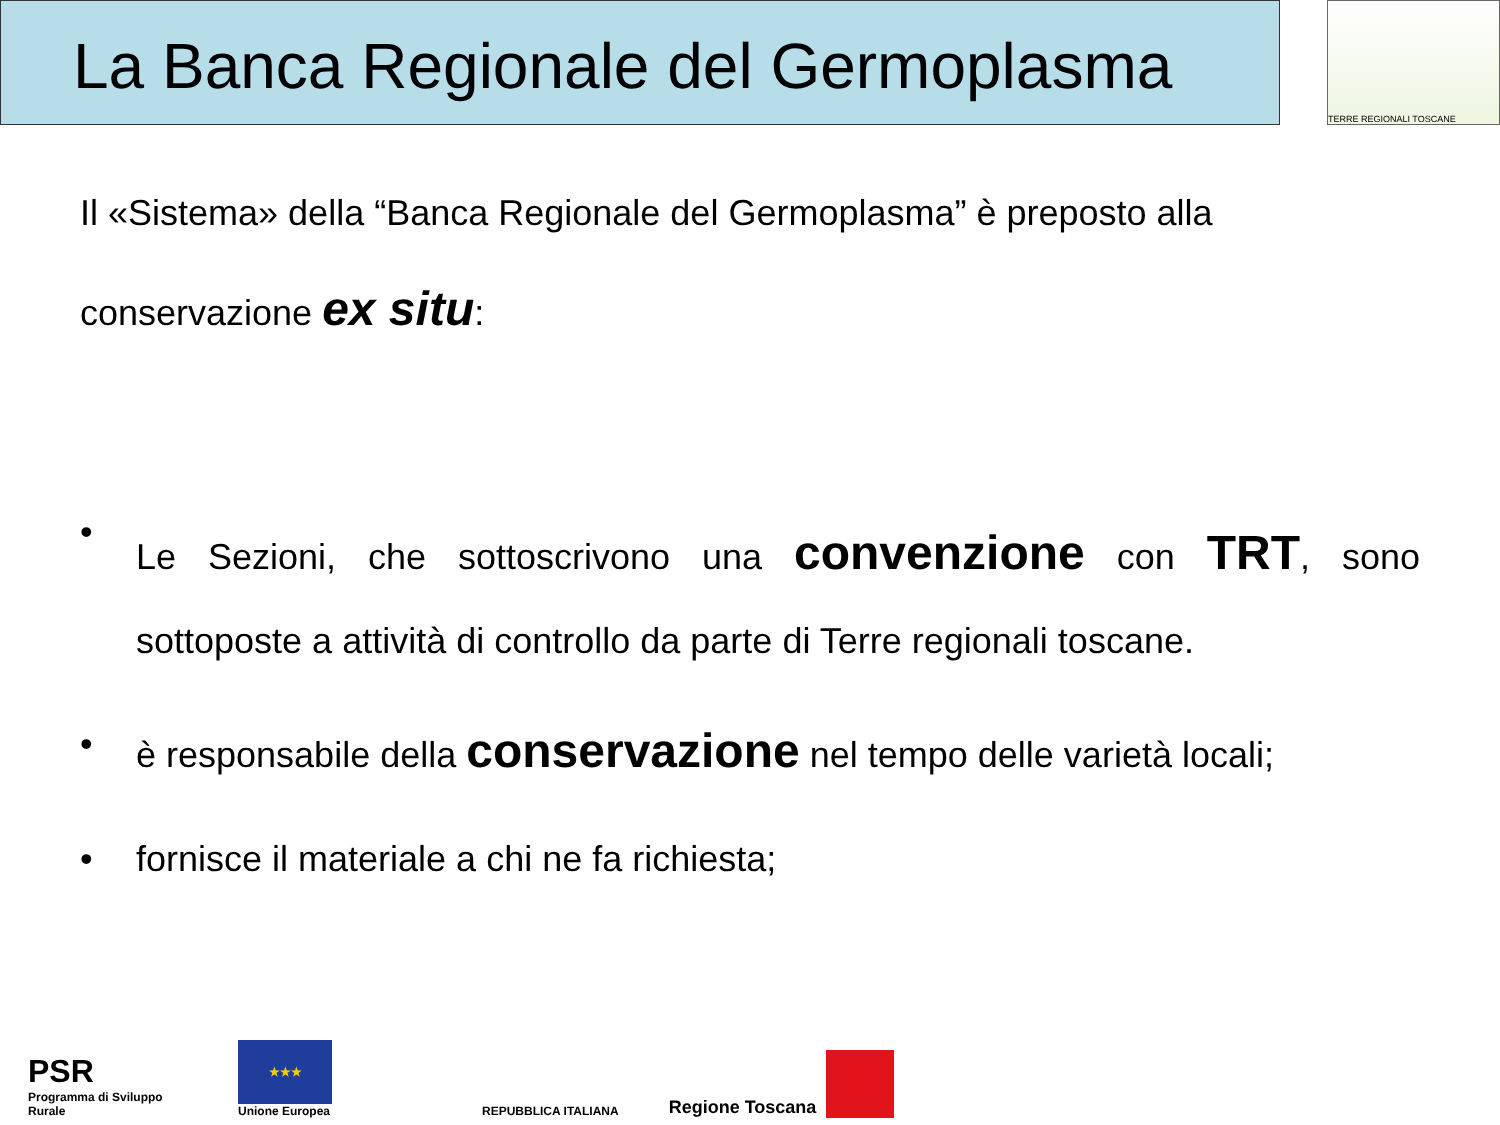La Banca Regionale del Germoplasma
TERRE REGIONALI TOSCANE
Il «Sistema» della “Banca Regionale del Germoplasma” è preposto alla
conservazione ex situ:
•
Le Sezioni, che sottoscrivono una convenzione con TRT, sono sottoposte a attività di controllo da parte di Terre regionali toscane.
• è responsabile della conservazione nel tempo delle varietà locali;
• fornisce il materiale a chi ne fa richiesta;
PSR
Programma di Sviluppo Rurale
★★★
Unione Europea
REPUBBLICA ITALIANA
Regione Toscana